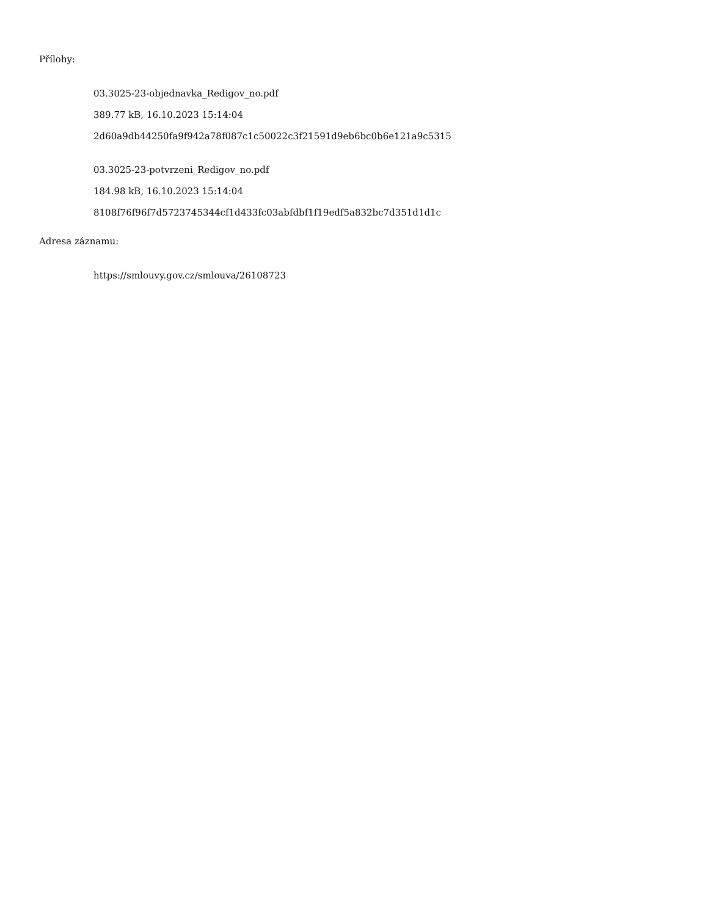Přílohy:
03.3025-23-objednavka_Redigov_no.pdf
389.77 kB, 16.10.2023 15:14:04
2d60a9db44250fa9f942a78f087c1c50022c3f21591d9eb6bc0b6e121a9c5315
03.3025-23-potvrzeni_Redigov_no.pdf
184.98 kB, 16.10.2023 15:14:04
8108f76f96f7d5723745344cf1d433fc03abfdbf1f19edf5a832bc7d351d1d1c
Adresa záznamu:
https://smlouvy.gov.cz/smlouva/26108723